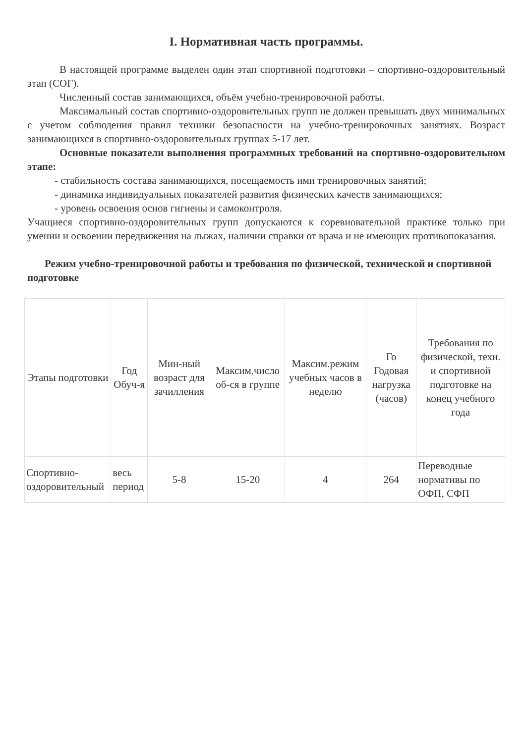I. Нормативная часть программы.
В настоящей программе выделен один этап спортивной подготовки – спортивно-оздоровительный этап (СОГ).
Численный состав занимающихся, объём учебно-тренировочной работы.
Максимальный состав спортивно-оздоровительных групп не должен превышать двух минимальных с учетом соблюдения правил техники безопасности на учебно-тренировочных занятиях. Возраст занимающихся в спортивно-оздоровительных группах 5-17 лет.
Основные показатели выполнения программных требований на спортивно-оздоровительном этапе:
- стабильность состава занимающихся, посещаемость ими тренировочных занятий;
- динамика индивидуальных показателей развития физических качеств занимающихся;
- уровень освоения основ гигиены и самоконтроля.
Учащиеся спортивно-оздоровительных групп допускаются к соревновательной практике только при умении и освоении передвижения на лыжах, наличии справки от врача и не имеющих противопоказания.
Режим учебно-тренировочной работы и требования по физической, технической и спортивной подготовке
| Этапы подготовки | Год Обуч-я | Мин-ный возраст для зачилления | Максим.число об-ся в группе | Максим.режим учебных часов в неделю | Го Годовая нагрузка (часов) | Требования по физической, техн. и спортивной подготовке на конец учебного года |
| --- | --- | --- | --- | --- | --- | --- |
| Спортивно-оздоровительный | весь период | 5-8 | 15-20 | 4 | 264 | Переводные нормативы по ОФП, СФП |